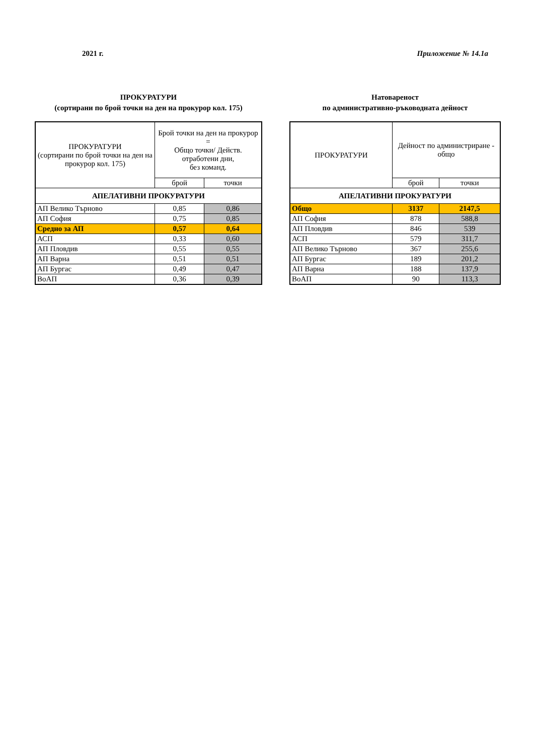2021 г. Приложение № 14.1а
ПРОКУРАТУРИ
(сортирани по брой точки на ден на прокурор кол. 175)
| ПРОКУРАТУРИ (сортирани по брой точки на ден на прокурор кол. 175) | Брой точки на ден на прокурор = Общо точки/ Действ. отработени дни, без команд. | |
| --- | --- | --- |
| | брой | точки |
| АПЕЛАТИВНИ ПРОКУРАТУРИ | | |
| АП Велико Търново | 0,85 | 0,86 |
| АП София | 0,75 | 0,85 |
| Средно за АП | 0,57 | 0,64 |
| АСП | 0,33 | 0,60 |
| АП Пловдив | 0,55 | 0,55 |
| АП Варна | 0,51 | 0,51 |
| АП Бургас | 0,49 | 0,47 |
| ВоАП | 0,36 | 0,39 |
Натовареност
по административно-ръководната дейност
| ПРОКУРАТУРИ | Дейност по администриране - общо | |
| --- | --- | --- |
| | брой | точки |
| АПЕЛАТИВНИ ПРОКУРАТУРИ | | |
| Общо | 3137 | 2147,5 |
| АП София | 878 | 588,8 |
| АП Пловдив | 846 | 539 |
| АСП | 579 | 311,7 |
| АП Велико Търново | 367 | 255,6 |
| АП Бургас | 189 | 201,2 |
| АП Варна | 188 | 137,9 |
| ВоАП | 90 | 113,3 |